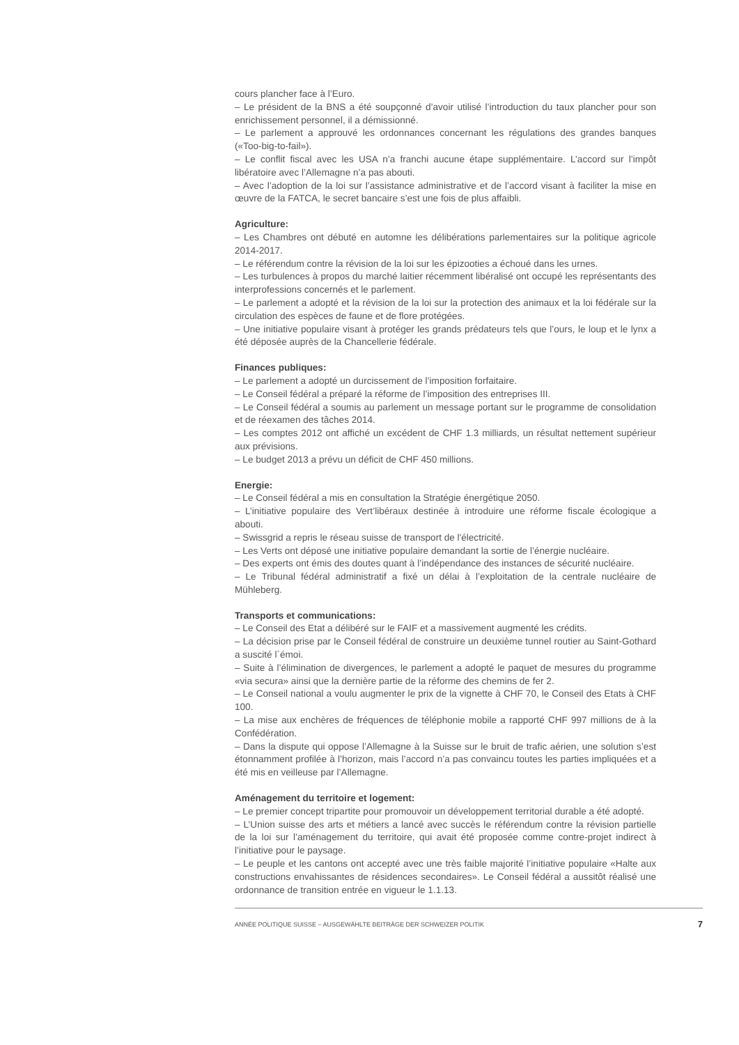cours plancher face à l’Euro.
– Le président de la BNS a été soupçonné d’avoir utilisé l’introduction du taux plancher pour son enrichissement personnel, il a démissionné.
– Le parlement a approuvé les ordonnances concernant les régulations des grandes banques («Too-big-to-fail»).
– Le conflit fiscal avec les USA n’a franchi aucune étape supplémentaire. L’accord sur l’impôt libératoire avec l’Allemagne n’a pas abouti.
– Avec l’adoption de la loi sur l’assistance administrative et de l’accord visant à faciliter la mise en œuvre de la FATCA, le secret bancaire s’est une fois de plus affaibli.
Agriculture:
– Les Chambres ont débuté en automne les délibérations parlementaires sur la politique agricole 2014-2017.
– Le référendum contre la révision de la loi sur les épizooties a échoué dans les urnes.
– Les turbulences à propos du marché laitier récemment libéralisé ont occupé les représentants des interprofessions concernés et le parlement.
– Le parlement a adopté et la révision de la loi sur la protection des animaux et la loi fédérale sur la circulation des espèces de faune et de flore protégées.
– Une initiative populaire visant à protéger les grands prédateurs tels que l’ours, le loup et le lynx a été déposée auprès de la Chancellerie fédérale.
Finances publiques:
– Le parlement a adopté un durcissement de l’imposition forfaitaire.
– Le Conseil fédéral a préparé la réforme de l’imposition des entreprises III.
– Le Conseil fédéral a soumis au parlement un message portant sur le programme de consolidation et de réexamen des tâches 2014.
– Les comptes 2012 ont affiché un excédent de CHF 1.3 milliards, un résultat nettement supérieur aux prévisions.
– Le budget 2013 a prévu un déficit de CHF 450 millions.
Energie:
– Le Conseil fédéral a mis en consultation la Stratégie énergétique 2050.
– L’initiative populaire des Vert’libéraux destinée à introduire une réforme fiscale écologique a abouti.
– Swissgrid a repris le réseau suisse de transport de l'électricité.
– Les Verts ont déposé une initiative populaire demandant la sortie de l’énergie nucléaire.
– Des experts ont émis des doutes quant à l’indépendance des instances de sécurité nucléaire.
– Le Tribunal fédéral administratif a fixé un délai à l’exploitation de la centrale nucléaire de Mühleberg.
Transports et communications:
– Le Conseil des Etat a délibéré sur le FAIF et a massivement augmenté les crédits.
– La décision prise par le Conseil fédéral de construire un deuxième tunnel routier au Saint-Gothard a suscité l`émoi.
– Suite à l’élimination de divergences, le parlement a adopté le paquet de mesures du programme «via secura» ainsi que la dernière partie de la réforme des chemins de fer 2.
– Le Conseil national a voulu augmenter le prix de la vignette à CHF 70, le Conseil des Etats à CHF 100.
– La mise aux enchères de fréquences de téléphonie mobile a rapporté CHF 997 millions de à la Confédération.
– Dans la dispute qui oppose l’Allemagne à la Suisse sur le bruit de trafic aérien, une solution s’est étonnamment profilée à l’horizon, mais l’accord n’a pas convaincu toutes les parties impliquées et a été mis en veilleuse par l’Allemagne.
Aménagement du territoire et logement:
– Le premier concept tripartite pour promouvoir un développement territorial durable a été adopté.
– L’Union suisse des arts et métiers a lancé avec succès le référendum contre la révision partielle de la loi sur l’aménagement du territoire, qui avait été proposée comme contre-projet indirect à l’initiative pour le paysage.
– Le peuple et les cantons ont accepté avec une très faible majorité l’initiative populaire «Halte aux constructions envahissantes de résidences secondaires». Le Conseil fédéral a aussitôt réalisé une ordonnance de transition entrée en vigueur le 1.1.13.
ANNÉE POLITIQUE SUISSE – AUSGEWÄHLTE BEITRÄGE DER SCHWEIZER POLITIK 7